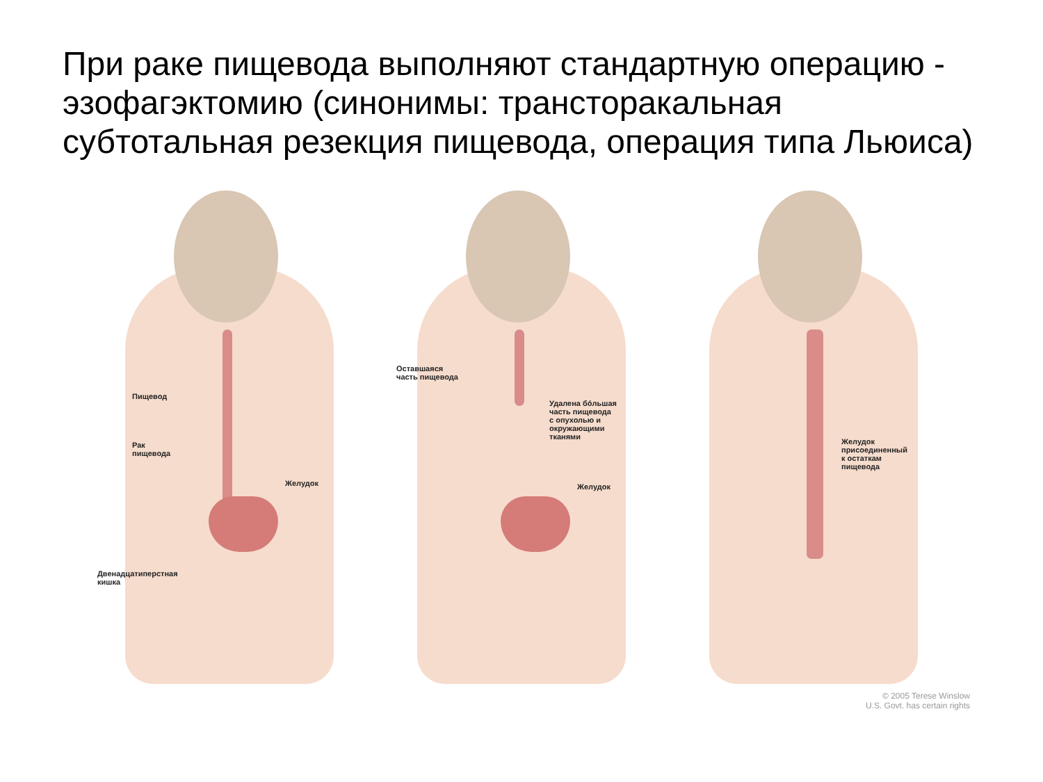При раке пищевода выполняют стандартную операцию - эзофагэктомию (синонимы: трансторакальная субтотальная резекция пищевода, операция типа Льюиса)
Пищевод
Рак
пищевода
Желудок
Двенадцатиперстная
кишка
Оставшаяся
часть пищевода
Удалена бóльшая
часть пищевода
с опухолью и
окружающими
тканями
Желудок
Желудок
присоединенный
к остаткам
пищевода
© 2005 Terese Winslow
U.S. Govt. has certain rights